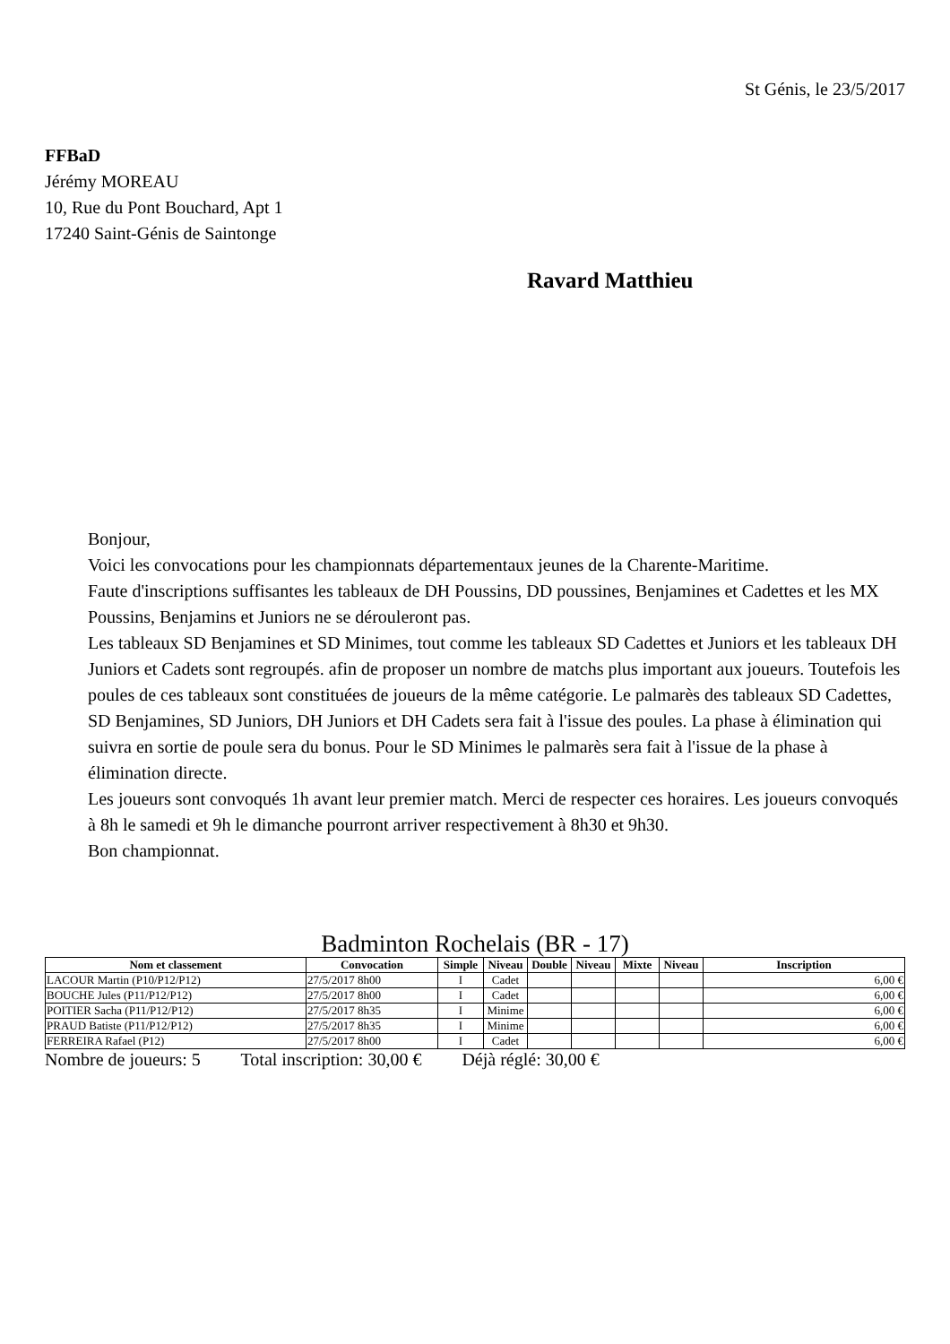St Génis, le 23/5/2017
FFBaD
Jérémy MOREAU
10, Rue du Pont Bouchard, Apt 1
17240 Saint-Génis de Saintonge
Ravard Matthieu
Bonjour,
Voici les convocations pour les championnats départementaux jeunes de la Charente-Maritime.
Faute d'inscriptions suffisantes les tableaux de DH Poussins, DD poussines, Benjamines et Cadettes et les MX Poussins, Benjamins et Juniors ne se dérouleront pas.
Les tableaux SD Benjamines et SD Minimes, tout comme les tableaux SD Cadettes et Juniors et les tableaux DH Juniors et Cadets sont regroupés. afin de proposer un nombre de matchs plus important aux joueurs. Toutefois les poules de ces tableaux sont constituées de joueurs de la même catégorie. Le palmarès des tableaux SD Cadettes, SD Benjamines, SD Juniors, DH Juniors et DH Cadets sera fait à l'issue des poules. La phase à élimination qui suivra en sortie de poule sera du bonus. Pour le SD Minimes le palmarès sera fait à l'issue de la phase à élimination directe.
Les joueurs sont convoqués 1h avant leur premier match. Merci de respecter ces horaires. Les joueurs convoqués à 8h le samedi et 9h le dimanche pourront arriver respectivement à 8h30 et 9h30.
Bon championnat.
Badminton Rochelais (BR - 17)
| Nom et classement | Convocation | Simple | Niveau | Double | Niveau | Mixte | Niveau | Inscription |
| --- | --- | --- | --- | --- | --- | --- | --- | --- |
| LACOUR Martin (P10/P12/P12) | 27/5/2017 8h00 | I | Cadet | | | | | 6,00 € |
| BOUCHE Jules (P11/P12/P12) | 27/5/2017 8h00 | I | Cadet | | | | | 6,00 € |
| POITIER Sacha (P11/P12/P12) | 27/5/2017 8h35 | I | Minime | | | | | 6,00 € |
| PRAUD Batiste (P11/P12/P12) | 27/5/2017 8h35 | I | Minime | | | | | 6,00 € |
| FERREIRA Rafael (P12) | 27/5/2017 8h00 | I | Cadet | | | | | 6,00 € |
Nombre de joueurs: 5 Total inscription: 30,00 € Déjà réglé: 30,00 €